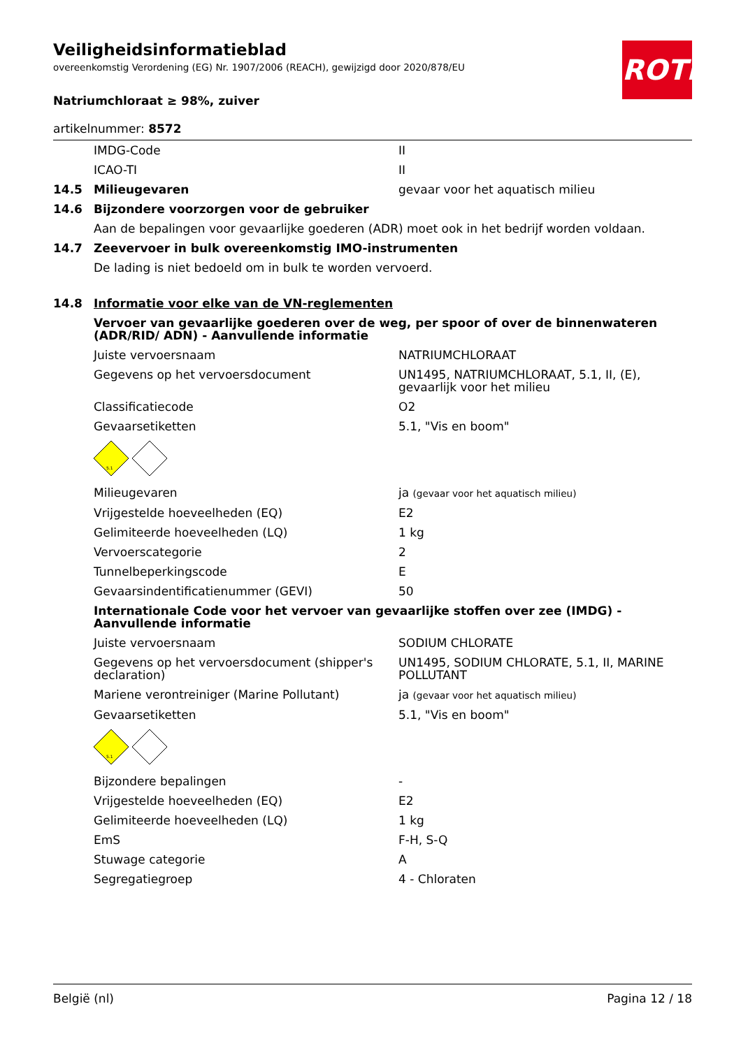Veiligheidsinformatieblad
overeenkomstig Verordening (EG) Nr. 1907/2006 (REACH), gewijzigd door 2020/878/EU
ROTH
Natriumchloraat ≥ 98%, zuiver
artikelnummer: 8572
| | IMDG-Code | II |
| | ICAO-TI | II |
| 14.5 | Milieugevaren | gevaar voor het aquatisch milieu |
| 14.6 | Bijzondere voorzorgen voor de gebruiker | |
| | Aan de bepalingen voor gevaarlijke goederen (ADR) moet ook in het bedrijf worden voldaan. | |
| 14.7 | Zeevervoer in bulk overeenkomstig IMO-instrumenten | |
| | De lading is niet bedoeld om in bulk te worden vervoerd. | |
| 14.8 | Informatie voor elke van de VN-reglementen | |
| | Vervoer van gevaarlijke goederen over de weg, per spoor of over de binnenwateren (ADR/RID/ ADN) - Aanvullende informatie | |
| | Juiste vervoersnaam | NATRIUMCHLORAAT |
| | Gegevens op het vervoersdocument | UN1495, NATRIUMCHLORAAT, 5.1, II, (E), gevaarlijk voor het milieu |
| | Classificatiecode | O2 |
| | Gevaarsetiketten | 5.1, "Vis en boom" |
| | 5.1 | |
| | Milieugevaren | ja (gevaar voor het aquatisch milieu) |
| | Vrijgestelde hoeveelheden (EQ) | E2 |
| | Gelimiteerde hoeveelheden (LQ) | 1 kg |
| | Vervoerscategorie | 2 |
| | Tunnelbeperkingscode | E |
| | Gevaarsindentificatienummer (GEVI) | 50 |
| | Internationale Code voor het vervoer van gevaarlijke stoffen over zee (IMDG) - Aanvullende informatie | |
| | Juiste vervoersnaam | SODIUM CHLORATE |
| | Gegevens op het vervoersdocument (shipper's declaration) | UN1495, SODIUM CHLORATE, 5.1, II, MARINE POLLUTANT |
| | Mariene verontreiniger (Marine Pollutant) | ja (gevaar voor het aquatisch milieu) |
| | Gevaarsetiketten | 5.1, "Vis en boom" |
| | 5.1 | |
| | Bijzondere bepalingen | - |
| | Vrijgestelde hoeveelheden (EQ) | E2 |
| | Gelimiteerde hoeveelheden (LQ) | 1 kg |
| | EmS | F-H, S-Q |
| | Stuwage categorie | A |
| | Segregatiegroep | 4 - Chloraten |
België (nl) Pagina 12 / 18